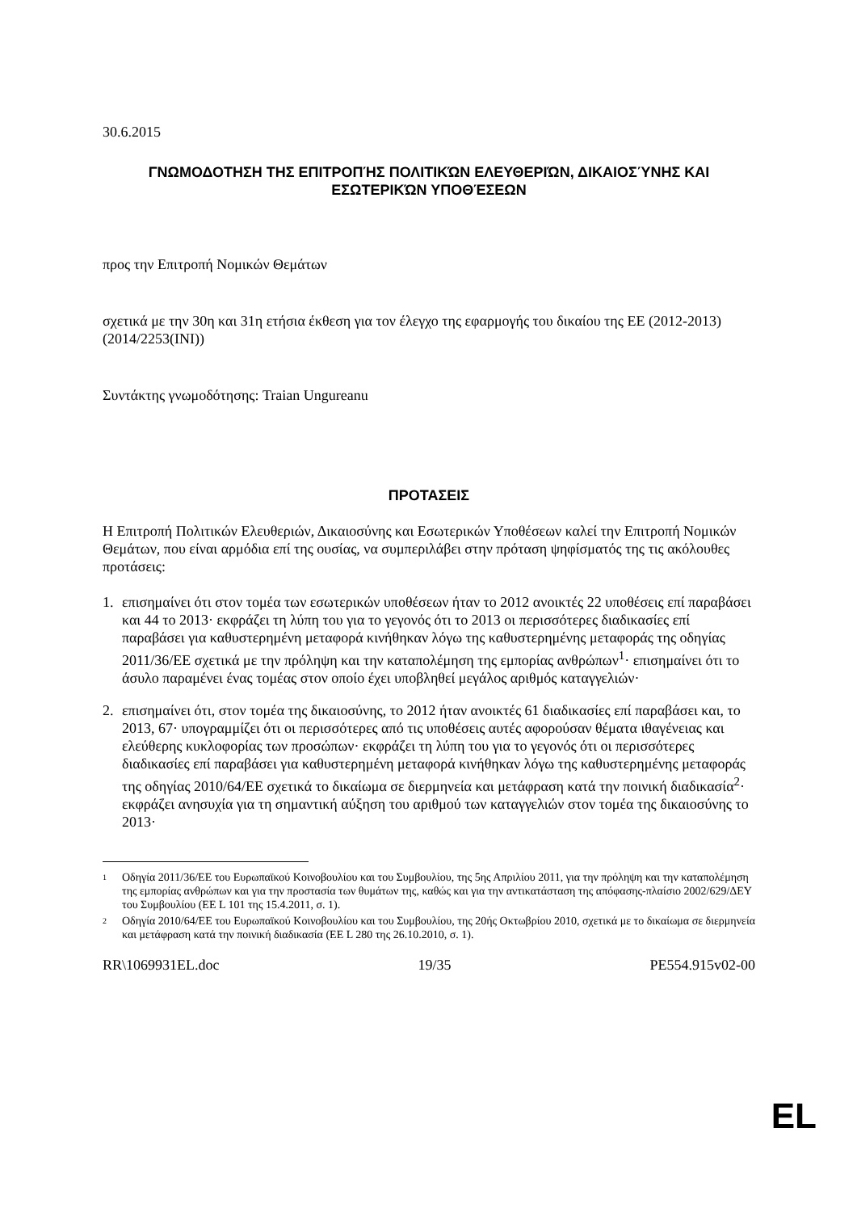30.6.2015
ΓΝΩΜΟΔΟΤΗΣΗ ΤΗΣ ΕΠΙΤΡΟΠΉΣ ΠΟΛΙΤΙΚΏΝ ΕΛΕΥΘΕΡΙΏΝ, ΔΙΚΑΙΟΣΎΝΗΣ ΚΑΙ ΕΣΩΤΕΡΙΚΏΝ ΥΠΟΘΈΣΕΩΝ
προς την Επιτροπή Νομικών Θεμάτων
σχετικά με την 30η και 31η ετήσια έκθεση για τον έλεγχο της εφαρμογής του δικαίου της ΕΕ (2012-2013)
(2014/2253(INI))
Συντάκτης γνωμοδότησης: Traian Ungureanu
ΠΡΟΤΑΣΕΙΣ
Η Επιτροπή Πολιτικών Ελευθεριών, Δικαιοσύνης και Εσωτερικών Υποθέσεων καλεί την Επιτροπή Νομικών Θεμάτων, που είναι αρμόδια επί της ουσίας, να συμπεριλάβει στην πρόταση ψηφίσματός της τις ακόλουθες προτάσεις:
1. επισημαίνει ότι στον τομέα των εσωτερικών υποθέσεων ήταν το 2012 ανοικτές 22 υποθέσεις επί παραβάσει και 44 το 2013· εκφράζει τη λύπη του για το γεγονός ότι το 2013 οι περισσότερες διαδικασίες επί παραβάσει για καθυστερημένη μεταφορά κινήθηκαν λόγω της καθυστερημένης μεταφοράς της οδηγίας 2011/36/ΕΕ σχετικά με την πρόληψη και την καταπολέμηση της εμπορίας ανθρώπων<sup>1</sup>· επισημαίνει ότι το άσυλο παραμένει ένας τομέας στον οποίο έχει υποβληθεί μεγάλος αριθμός καταγγελιών·
2. επισημαίνει ότι, στον τομέα της δικαιοσύνης, το 2012 ήταν ανοικτές 61 διαδικασίες επί παραβάσει και, το 2013, 67· υπογραμμίζει ότι οι περισσότερες από τις υποθέσεις αυτές αφορούσαν θέματα ιθαγένειας και ελεύθερης κυκλοφορίας των προσώπων· εκφράζει τη λύπη του για το γεγονός ότι οι περισσότερες διαδικασίες επί παραβάσει για καθυστερημένη μεταφορά κινήθηκαν λόγω της καθυστερημένης μεταφοράς της οδηγίας 2010/64/ΕΕ σχετικά το δικαίωμα σε διερμηνεία και μετάφραση κατά την ποινική διαδικασία<sup>2</sup>· εκφράζει ανησυχία για τη σημαντική αύξηση του αριθμού των καταγγελιών στον τομέα της δικαιοσύνης το 2013·
1 Οδηγία 2011/36/ΕΕ του Ευρωπαϊκού Κοινοβουλίου και του Συμβουλίου, της 5ης Απριλίου 2011, για την πρόληψη και την καταπολέμηση της εμπορίας ανθρώπων και για την προστασία των θυμάτων της, καθώς και για την αντικατάσταση της απόφασης-πλαίσιο 2002/629/ΔΕΥ του Συμβουλίου (ΕΕ L 101 της 15.4.2011, σ. 1).
2 Οδηγία 2010/64/ΕΕ του Ευρωπαϊκού Κοινοβουλίου και του Συμβουλίου, της 20ής Οκτωβρίου 2010, σχετικά με το δικαίωμα σε διερμηνεία και μετάφραση κατά την ποινική διαδικασία (ΕΕ L 280 της 26.10.2010, σ. 1).
RR\1069931EL.doc 19/35 PE554.915v02-00
EL